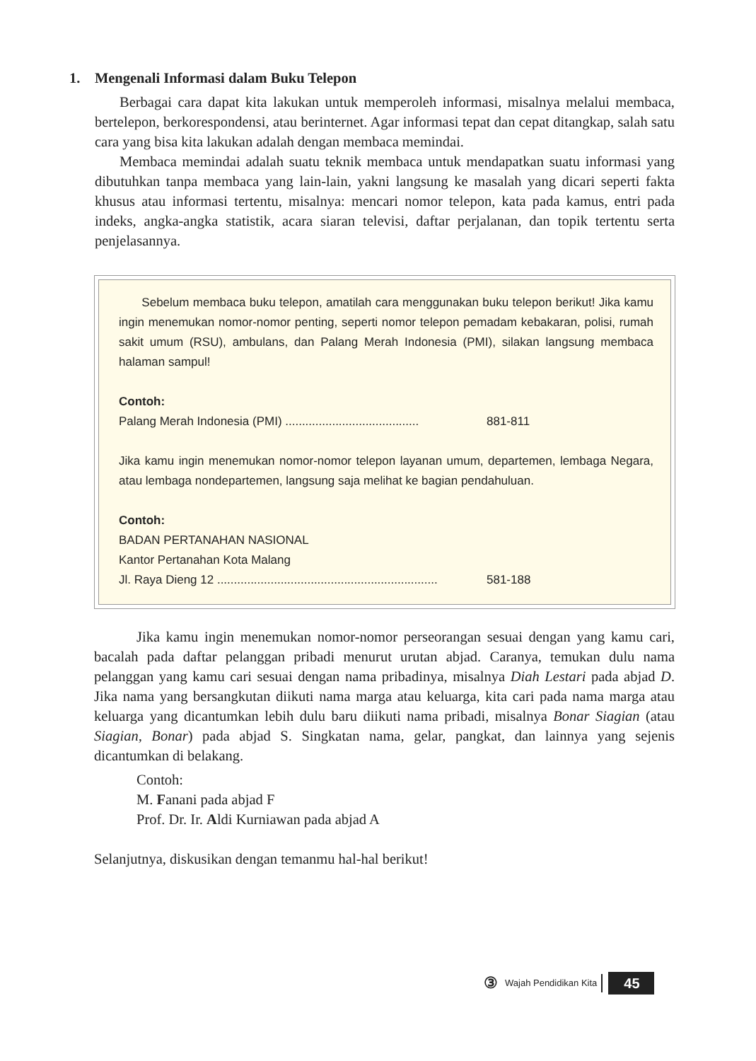1. Mengenali Informasi dalam Buku Telepon
Berbagai cara dapat kita lakukan untuk memperoleh informasi, misalnya melalui membaca, bertelepon, berkorespondensi, atau berinternet. Agar informasi tepat dan cepat ditangkap, salah satu cara yang bisa kita lakukan adalah dengan membaca memindai.
Membaca memindai adalah suatu teknik membaca untuk mendapatkan suatu informasi yang dibutuhkan tanpa membaca yang lain-lain, yakni langsung ke masalah yang dicari seperti fakta khusus atau informasi tertentu, misalnya: mencari nomor telepon, kata pada kamus, entri pada indeks, angka-angka statistik, acara siaran televisi, daftar perjalanan, dan topik tertentu serta penjelasannya.
Sebelum membaca buku telepon, amatilah cara menggunakan buku telepon berikut! Jika kamu ingin menemukan nomor-nomor penting, seperti nomor telepon pemadam kebakaran, polisi, rumah sakit umum (RSU), ambulans, dan Palang Merah Indonesia (PMI), silakan langsung membaca halaman sampul!
Contoh:
Palang Merah Indonesia (PMI) ........................................ 881-811
Jika kamu ingin menemukan nomor-nomor telepon layanan umum, departemen, lembaga Negara, atau lembaga nondepartemen, langsung saja melihat ke bagian pendahuluan.
Contoh:
BADAN PERTANAHAN NASIONAL
Kantor Pertanahan Kota Malang
Jl. Raya Dieng 12 .................................................................. 581-188
Jika kamu ingin menemukan nomor-nomor perseorangan sesuai dengan yang kamu cari, bacalah pada daftar pelanggan pribadi menurut urutan abjad. Caranya, temukan dulu nama pelanggan yang kamu cari sesuai dengan nama pribadinya, misalnya Diah Lestari pada abjad D. Jika nama yang bersangkutan diikuti nama marga atau keluarga, kita cari pada nama marga atau keluarga yang dicantumkan lebih dulu baru diikuti nama pribadi, misalnya Bonar Siagian (atau Siagian, Bonar) pada abjad S. Singkatan nama, gelar, pangkat, dan lainnya yang sejenis dicantumkan di belakang.
Contoh:
M. Fanani pada abjad F
Prof. Dr. Ir. Aldi Kurniawan pada abjad A
Selanjutnya, diskusikan dengan temanmu hal-hal berikut!
③ Wajah Pendidikan Kita 45